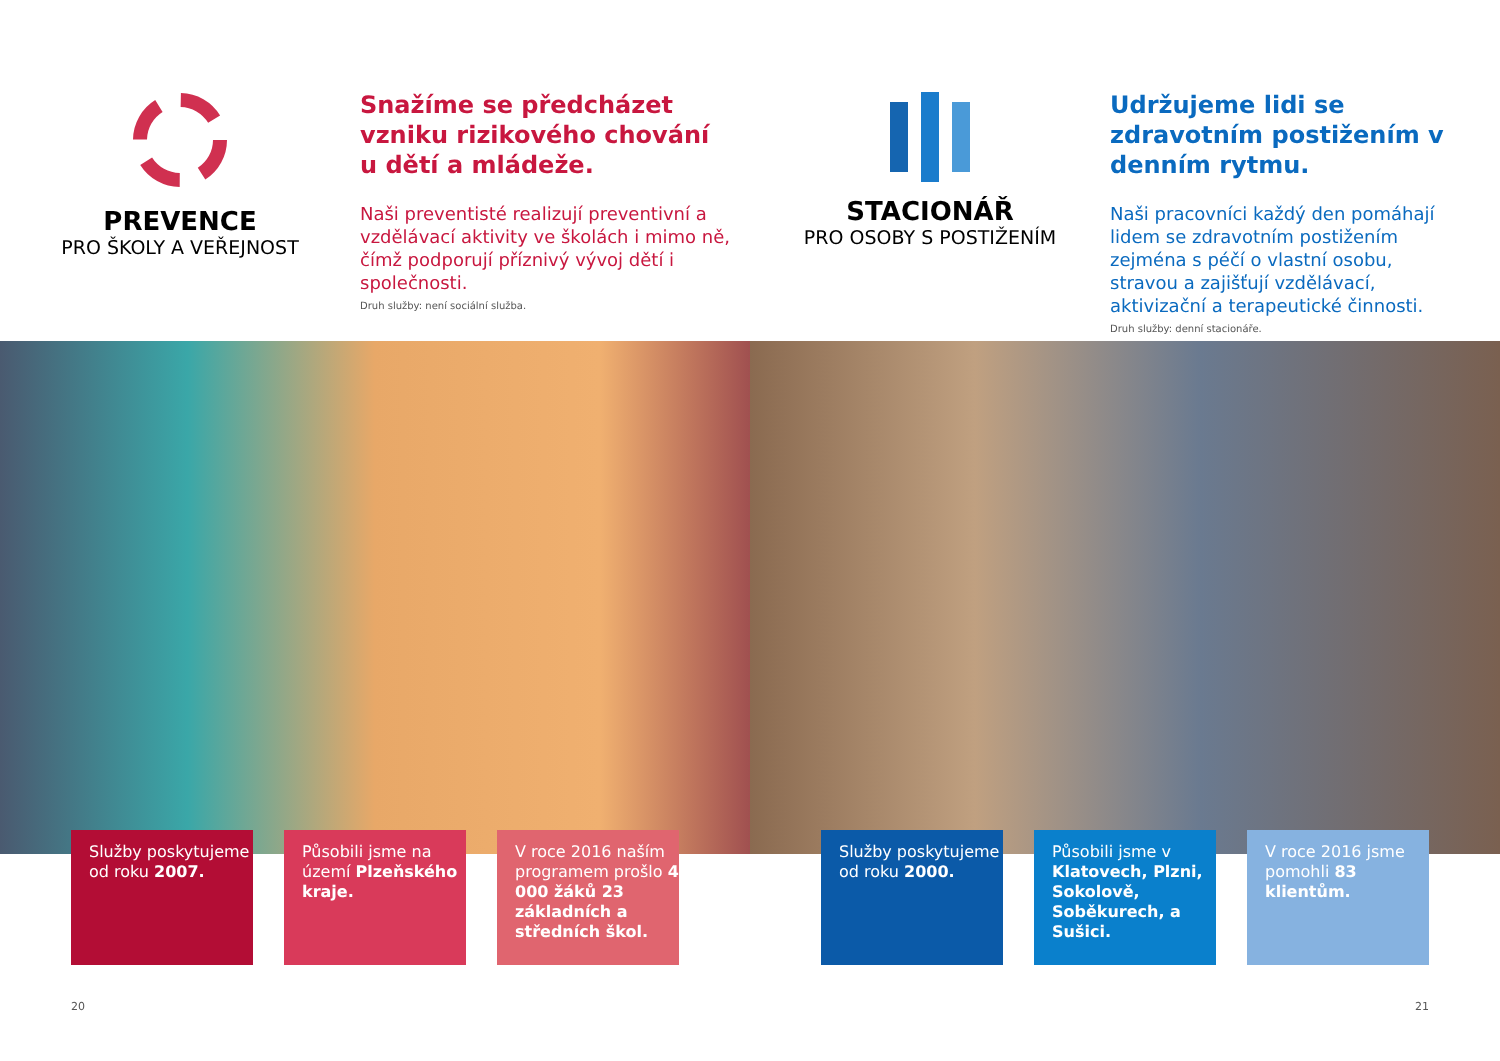PREVENCE
PRO ŠKOLY A VEŘEJNOST
Snažíme se předcházet vzniku rizikového chování u dětí a mládeže.
Naši preventisté realizují preventivní a vzdělávací aktivity ve školách i mimo ně, čímž podporují příznivý vývoj dětí i společnosti.
Druh služby: není sociální služba.
Služby poskytujeme od roku 2007.
Působili jsme na území Plzeňského kraje.
V roce 2016 naším programem prošlo 4 000 žáků 23 základních a středních škol.
20
STACIONÁŘ
PRO OSOBY S POSTIŽENÍM
Udržujeme lidi se zdravotním postižením v denním rytmu.
Naši pracovníci každý den pomáhají lidem se zdravotním postižením zejména s péčí o vlastní osobu, stravou a zajišťují vzdělávací, aktivizační a terapeutické činnosti.
Druh služby: denní stacionáře.
Služby poskytujeme od roku 2000.
Působili jsme v Klatovech, Plzni, Sokolově, Soběkurech, a Sušici.
V roce 2016 jsme pomohli 83 klientům.
21